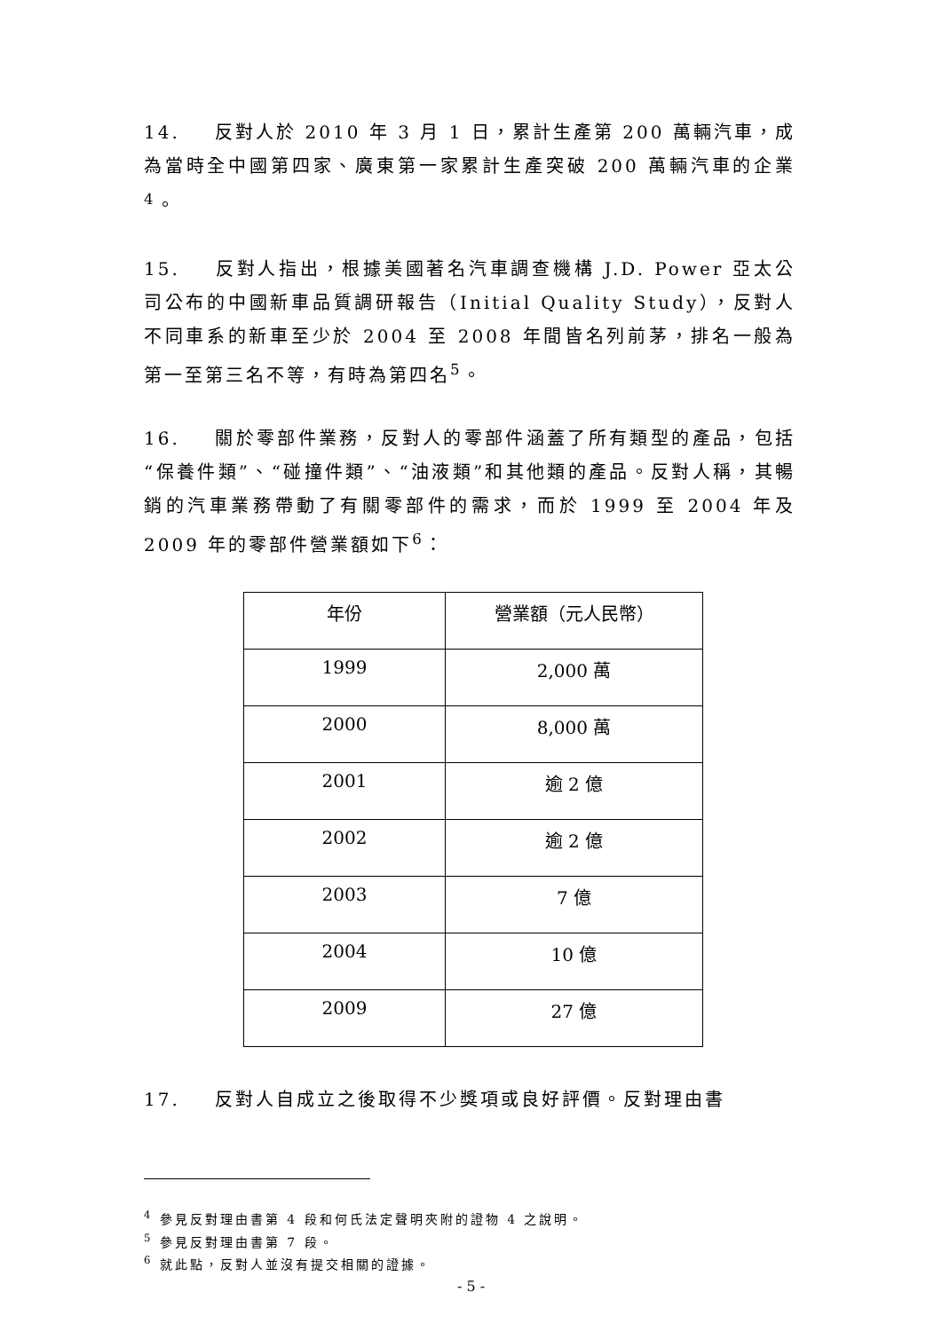14. 反對人於 2010 年 3 月 1 日，累計生產第 200 萬輛汽車，成為當時全中國第四家、廣東第一家累計生產突破 200 萬輛汽車的企業<sup>4</sup>。
15. 反對人指出，根據美國著名汽車調查機構 J.D. Power 亞太公司公布的中國新車品質調研報告（Initial Quality Study），反對人不同車系的新車至少於 2004 至 2008 年間皆名列前茅，排名一般為第一至第三名不等，有時為第四名<sup>5</sup>。
16. 關於零部件業務，反對人的零部件涵蓋了所有類型的產品，包括“保養件類”、“碰撞件類”、“油液類”和其他類的產品。反對人稱，其暢銷的汽車業務帶動了有關零部件的需求，而於 1999 至 2004 年及 2009 年的零部件營業額如下<sup>6</sup>：
| 年份 | 營業額（元人民幣） |
| 1999 | 2,000 萬 |
| 2000 | 8,000 萬 |
| 2001 | 逾 2 億 |
| 2002 | 逾 2 億 |
| 2003 | 7 億 |
| 2004 | 10 億 |
| 2009 | 27 億 |
17. 反對人自成立之後取得不少獎項或良好評價。反對理由書
<sup>4</sup> 參見反對理由書第 4 段和何氏法定聲明夾附的證物 4 之說明。
<sup>5</sup> 參見反對理由書第 7 段。
<sup>6</sup> 就此點，反對人並沒有提交相關的證據。
- 5 -